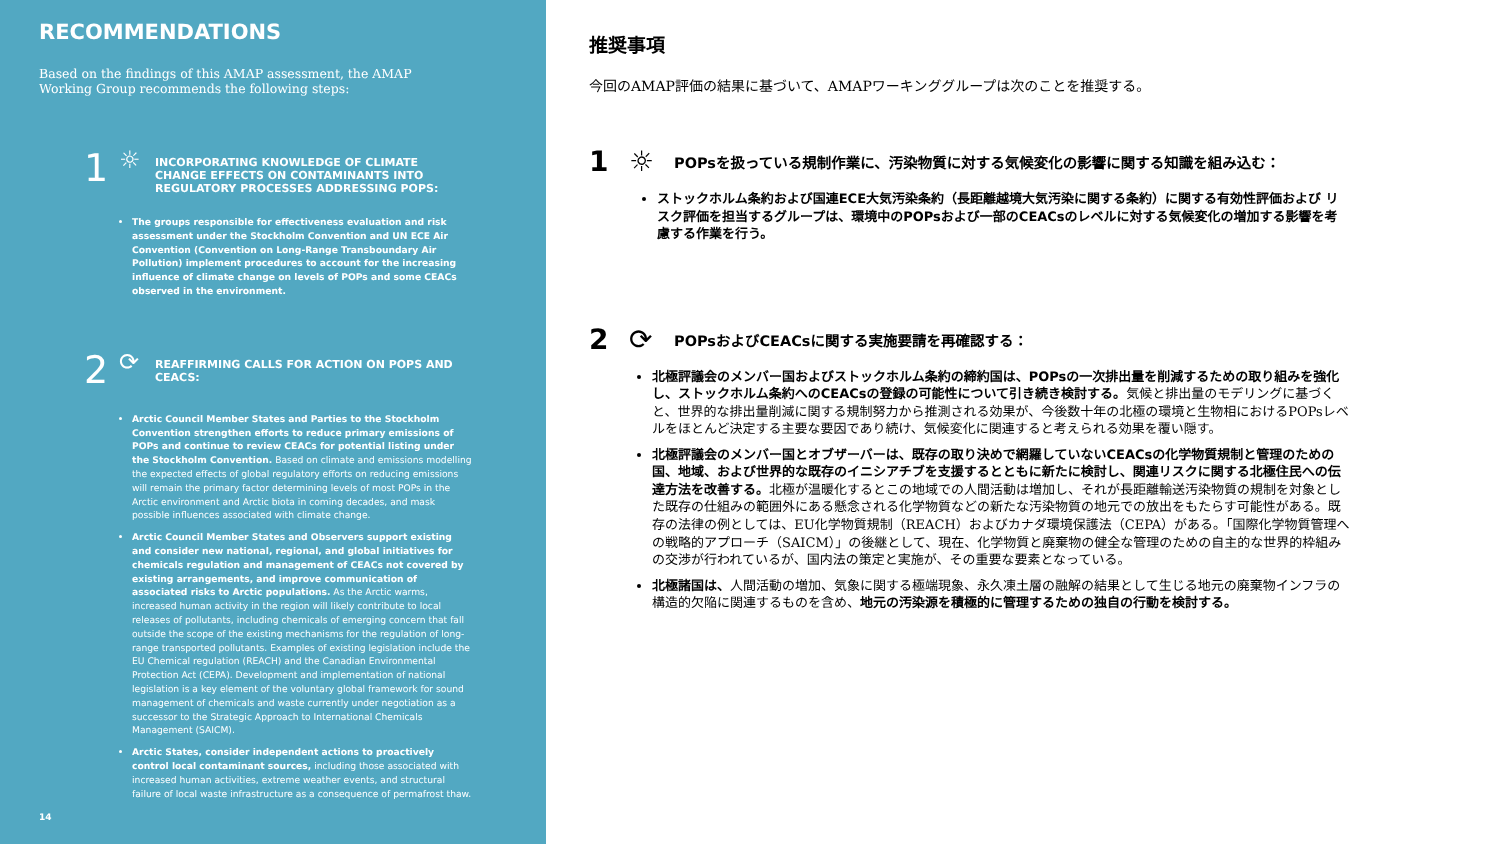RECOMMENDATIONS
Based on the findings of this AMAP assessment, the AMAP Working Group recommends the following steps:
1
☼
INCORPORATING KNOWLEDGE OF CLIMATE CHANGE EFFECTS ON CONTAMINANTS INTO REGULATORY PROCESSES ADDRESSING POPS:
The groups responsible for effectiveness evaluation and risk assessment under the Stockholm Convention and UN ECE Air Convention (Convention on Long-Range Transboundary Air Pollution) implement procedures to account for the increasing influence of climate change on levels of POPs and some CEACs observed in the environment.
2
⟳
REAFFIRMING CALLS FOR ACTION ON POPS AND CEACS:
Arctic Council Member States and Parties to the Stockholm Convention strengthen efforts to reduce primary emissions of POPs and continue to review CEACs for potential listing under the Stockholm Convention. Based on climate and emissions modelling the expected effects of global regulatory efforts on reducing emissions will remain the primary factor determining levels of most POPs in the Arctic environment and Arctic biota in coming decades, and mask possible influences associated with climate change.
Arctic Council Member States and Observers support existing and consider new national, regional, and global initiatives for chemicals regulation and management of CEACs not covered by existing arrangements, and improve communication of associated risks to Arctic populations. As the Arctic warms, increased human activity in the region will likely contribute to local releases of pollutants, including chemicals of emerging concern that fall outside the scope of the existing mechanisms for the regulation of long-range transported pollutants. Examples of existing legislation include the EU Chemical regulation (REACH) and the Canadian Environmental Protection Act (CEPA). Development and implementation of national legislation is a key element of the voluntary global framework for sound management of chemicals and waste currently under negotiation as a successor to the Strategic Approach to International Chemicals Management (SAICM).
Arctic States, consider independent actions to proactively control local contaminant sources, including those associated with increased human activities, extreme weather events, and structural failure of local waste infrastructure as a consequence of permafrost thaw.
14
推奨事項
今回のAMAP評価の結果に基づいて、AMAPワーキンググループは次のことを推奨する。
1 ☼
POPsを扱っている規制作業に、汚染物質に対する気候変化の影響に関する知識を組み込む：
ストックホルム条約および国連ECE大気汚染条約（長距離越境大気汚染に関する条約）に関する有効性評価および リスク評価を担当するグループは、環境中のPOPsおよび一部のCEACsのレベルに対する気候変化の増加する影響を考慮する作業を行う。
2 ⟳
POPsおよびCEACsに関する実施要請を再確認する：
北極評議会のメンバー国およびストックホルム条約の締約国は、POPsの一次排出量を削減するための取り組みを強化し、ストックホルム条約へのCEACsの登録の可能性について引き続き検討する。気候と排出量のモデリングに基づくと、世界的な排出量削減に関する規制努力から推測される効果が、今後数十年の北極の環境と生物相におけるPOPsレベルをほとんど決定する主要な要因であり続け、気候変化に関連すると考えられる効果を覆い隠す。
北極評議会のメンバー国とオブザーバーは、既存の取り決めで網羅していないCEACsの化学物質規制と管理のための国、地域、および世界的な既存のイニシアチブを支援するとともに新たに検討し、関連リスクに関する北極住民への伝達方法を改善する。北極が温暖化するとこの地域での人間活動は増加し、それが長距離輸送汚染物質の規制を対象とした既存の仕組みの範囲外にある懸念される化学物質などの新たな汚染物質の地元での放出をもたらす可能性がある。既存の法律の例としては、EU化学物質規制（REACH）およびカナダ環境保護法（CEPA）がある。「国際化学物質管理への戦略的アプローチ（SAICM）」の後継として、現在、化学物質と廃棄物の健全な管理のための自主的な世界的枠組みの交渉が行われているが、国内法の策定と実施が、その重要な要素となっている。
北極諸国は、人間活動の増加、気象に関する極端現象、永久凍土層の融解の結果として生じる地元の廃棄物インフラの構造的欠陥に関連するものを含め、地元の汚染源を積極的に管理するための独自の行動を検討する。